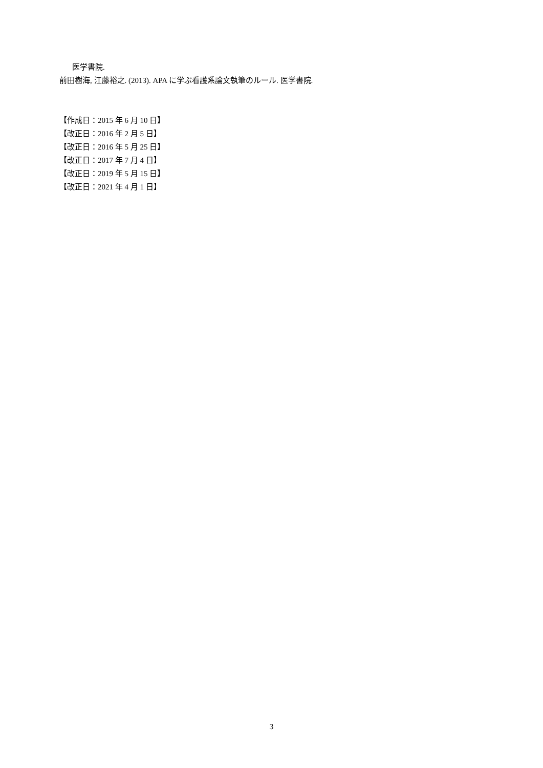医学書院.
前田樹海, 江藤裕之. (2013). APA に学ぶ看護系論文執筆のルール. 医学書院.
【作成日：2015 年 6 月 10 日】
【改正日：2016 年 2 月 5 日】
【改正日：2016 年 5 月 25 日】
【改正日：2017 年 7 月 4 日】
【改正日：2019 年 5 月 15 日】
【改正日：2021 年 4 月 1 日】
3